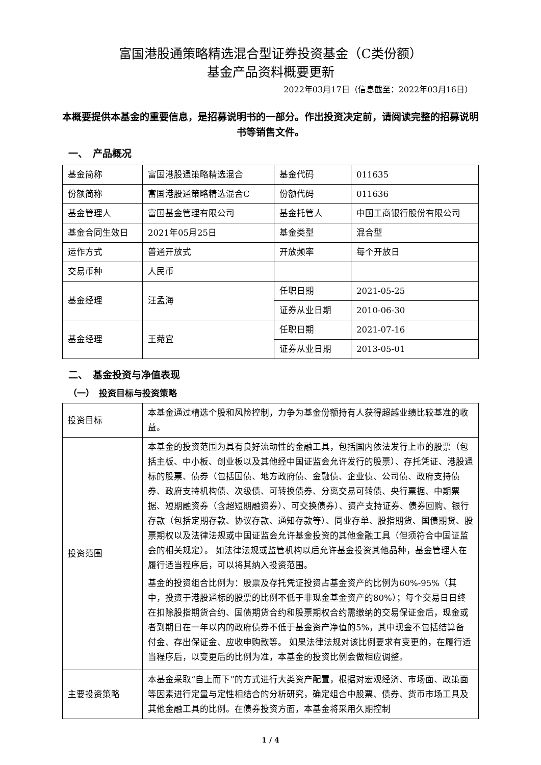富国港股通策略精选混合型证券投资基金（C类份额）
基金产品资料概要更新
2022年03月17日（信息截至：2022年03月16日）
本概要提供本基金的重要信息，是招募说明书的一部分。作出投资决定前，请阅读完整的招募说明书等销售文件。
一、　产品概况
| 基金简称 | 富国港股通策略精选混合 | 基金代码 | 011635 |
| 份额简称 | 富国港股通策略精选混合C | 份额代码 | 011636 |
| 基金管理人 | 富国基金管理有限公司 | 基金托管人 | 中国工商银行股份有限公司 |
| 基金合同生效日 | 2021年05月25日 | 基金类型 | 混合型 |
| 运作方式 | 普通开放式 | 开放频率 | 每个开放日 |
| 交易币种 | 人民币 | | |
| 基金经理 | 汪孟海 | 任职日期 | 2021-05-25 |
| | | 证券从业日期 | 2010-06-30 |
| 基金经理 | 王菀宜 | 任职日期 | 2021-07-16 |
| | | 证券从业日期 | 2013-05-01 |
二、　基金投资与净值表现
（一）　投资目标与投资策略
| 投资目标 | 本基金通过精选个股和风险控制，力争为基金份额持有人获得超越业绩比较基准的收益。 |
| 投资范围 | 本基金的投资范围为具有良好流动性的金融工具，包括国内依法发行上市的股票（包括主板、中小板、创业板以及其他经中国证监会允许发行的股票）、存托凭证、港股通标的股票、债券（包括国债、地方政府债、金融债、企业债、公司债、政府支持债券、政府支持机构债、次级债、可转换债券、分离交易可转债、央行票据、中期票据、短期融资券（含超短期融资券）、可交换债券）、资产支持证券、债券回购、银行存款（包括定期存款、协议存款、通知存款等）、同业存单、股指期货、国债期货、股票期权以及法律法规或中国证监会允许基金投资的其他金融工具（但须符合中国证监会的相关规定）。 如法律法规或监管机构以后允许基金投资其他品种，基金管理人在履行适当程序后，可以将其纳入投资范围。 基金的投资组合比例为：股票及存托凭证投资占基金资产的比例为60%-95%（其中，投资于港股通标的股票的比例不低于非现金基金资产的80%）；每个交易日日终在扣除股指期货合约、国债期货合约和股票期权合约需缴纳的交易保证金后，现金或者到期日在一年以内的政府债券不低于基金资产净值的5%，其中现金不包括结算备付金、存出保证金、应收申购款等。 如果法律法规对该比例要求有变更的，在履行适当程序后，以变更后的比例为准，本基金的投资比例会做相应调整。 |
| 主要投资策略 | 本基金采取“自上而下”的方式进行大类资产配置，根据对宏观经济、市场面、政策面等因素进行定量与定性相结合的分析研究，确定组合中股票、债券、货币市场工具及其他金融工具的比例。在债券投资方面，本基金将采用久期控制 |
1 / 4